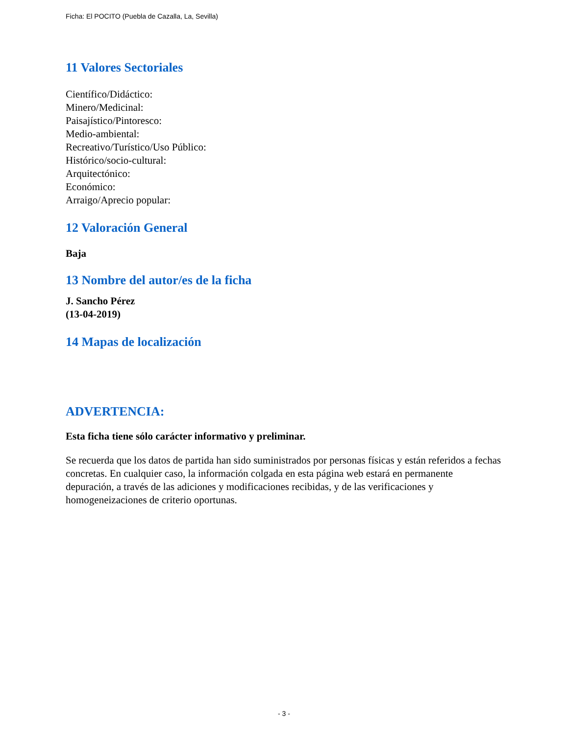Ficha: El POCITO (Puebla de Cazalla, La, Sevilla)
11 Valores Sectoriales
Científico/Didáctico:
Minero/Medicinal:
Paisajístico/Pintoresco:
Medio-ambiental:
Recreativo/Turístico/Uso Público:
Histórico/socio-cultural:
Arquitectónico:
Económico:
Arraigo/Aprecio popular:
12 Valoración General
Baja
13 Nombre del autor/es de la ficha
J. Sancho Pérez
(13-04-2019)
14 Mapas de localización
ADVERTENCIA:
Esta ficha tiene sólo carácter informativo y preliminar.
Se recuerda que los datos de partida han sido suministrados por personas físicas y están referidos a fechas concretas. En cualquier caso, la información colgada en esta página web estará en permanente depuración, a través de las adiciones y modificaciones recibidas, y de las verificaciones y homogeneizaciones de criterio oportunas.
- 3 -